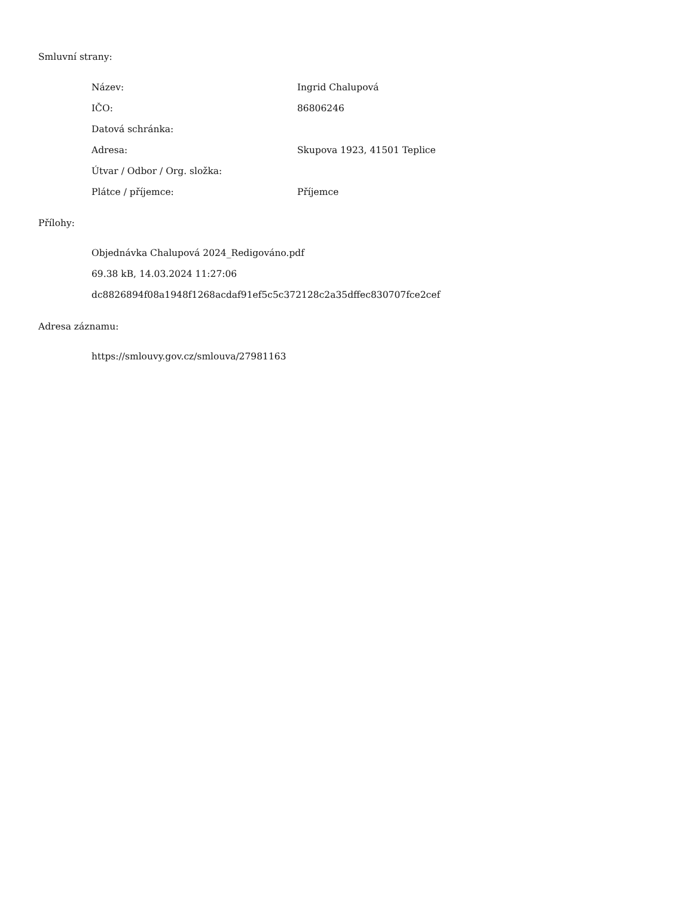Smluvní strany:
| Název: | Ingrid Chalupová |
| IČO: | 86806246 |
| Datová schránka: | |
| Adresa: | Skupova 1923, 41501 Teplice |
| Útvar / Odbor / Org. složka: | |
| Plátce / příjemce: | Příjemce |
Přílohy:
Objednávka Chalupová 2024_Redigováno.pdf
69.38 kB, 14.03.2024 11:27:06
dc8826894f08a1948f1268acdaf91ef5c5c372128c2a35dffec830707fce2cef
Adresa záznamu:
https://smlouvy.gov.cz/smlouva/27981163